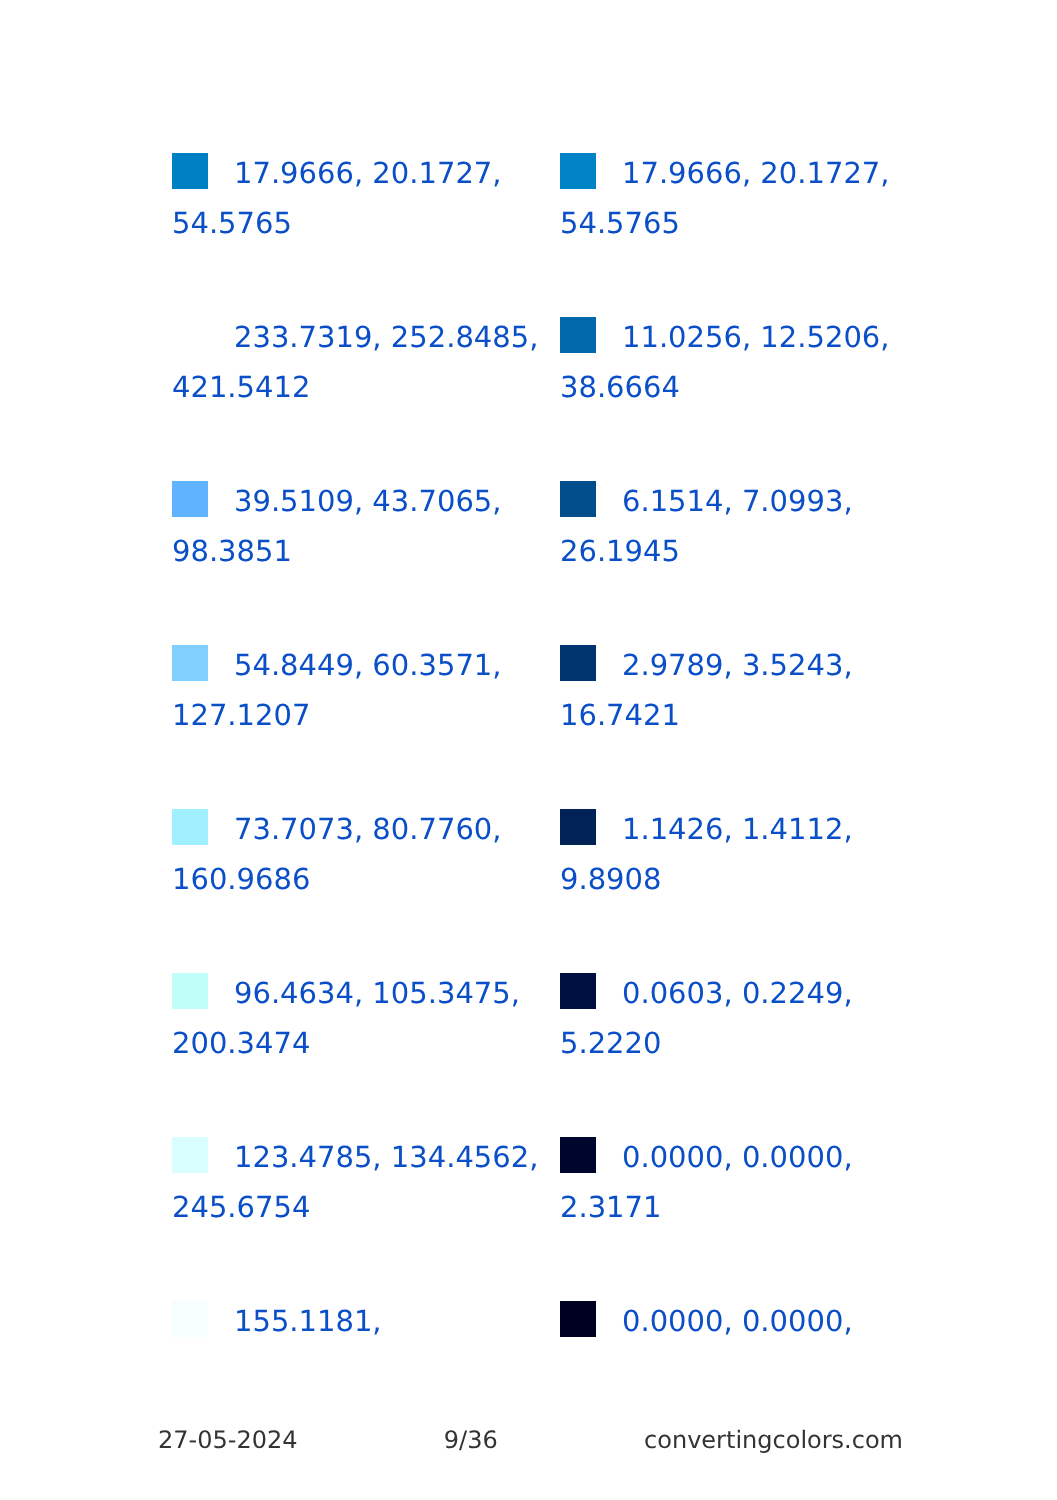17.9666, 20.1727, 54.5765
17.9666, 20.1727, 54.5765
233.7319, 252.8485, 421.5412
11.0256, 12.5206, 38.6664
39.5109, 43.7065, 98.3851
6.1514, 7.0993, 26.1945
54.8449, 60.3571, 127.1207
2.9789, 3.5243, 16.7421
73.7073, 80.7760, 160.9686
1.1426, 1.4112, 9.8908
96.4634, 105.3475, 200.3474
0.0603, 0.2249, 5.2220
123.4785, 134.4562, 245.6754
0.0000, 0.0000, 2.3171
155.1181,
0.0000, 0.0000,
27-05-2024 9/36 convertingcolors.com